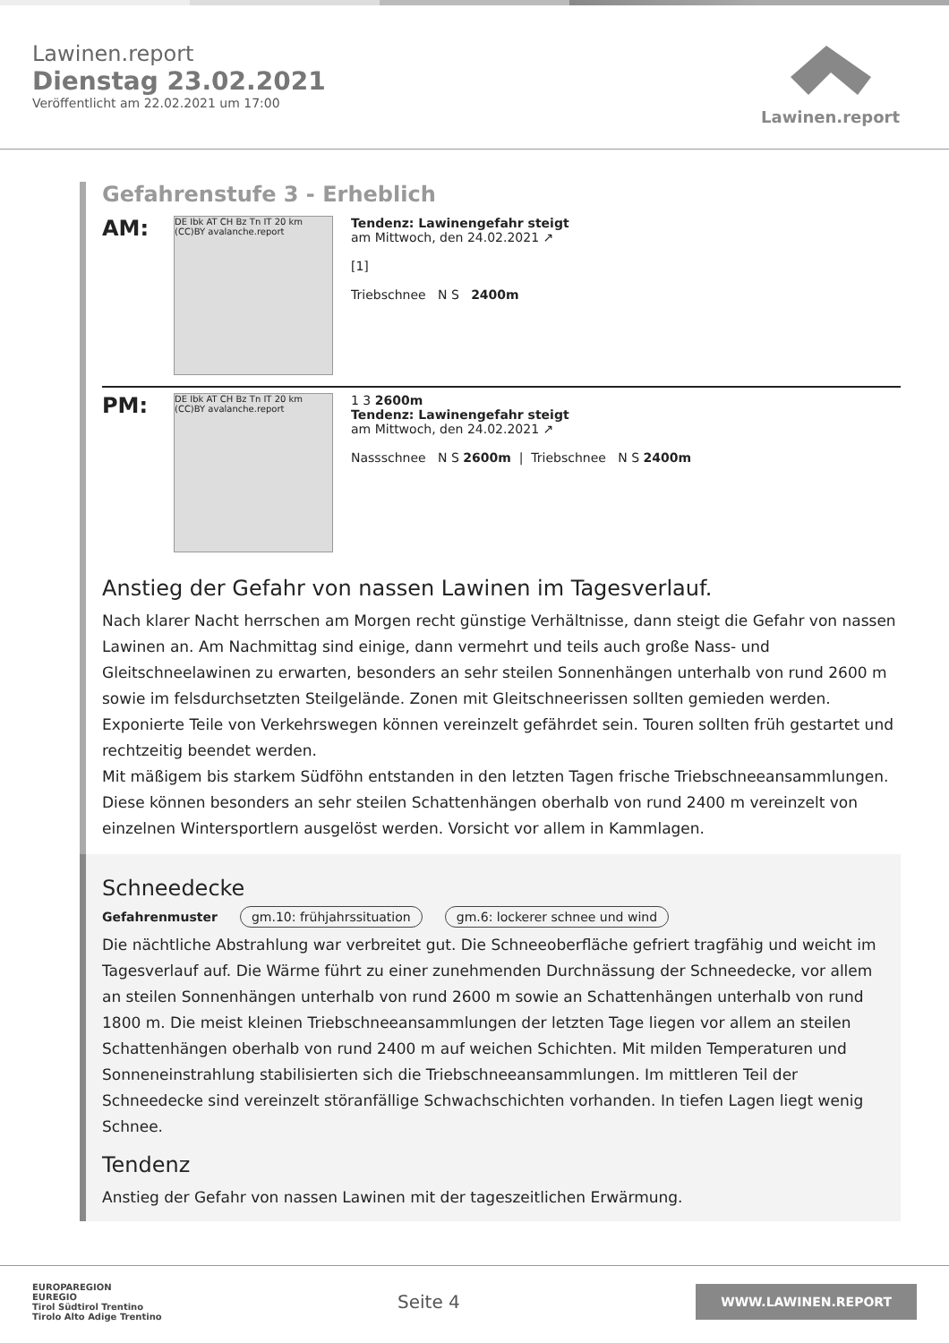Lawinen.report
Dienstag 23.02.2021
Veröffentlicht am 22.02.2021 um 17:00
Lawinen.report
Gefahrenstufe 3 - Erheblich
AM:
DE Ibk AT CH Bz Tn IT 20 km (CC)BY avalanche.report
Tendenz: Lawinengefahr steigt
am Mittwoch, den 24.02.2021 ↗
[1]
Triebschnee N S 2400m
PM:
DE Ibk AT CH Bz Tn IT 20 km (CC)BY avalanche.report
1 3 2600m
Tendenz: Lawinengefahr steigt
am Mittwoch, den 24.02.2021 ↗
Nassschnee N S 2600m | Triebschnee N S 2400m
Anstieg der Gefahr von nassen Lawinen im Tagesverlauf.
Nach klarer Nacht herrschen am Morgen recht günstige Verhältnisse, dann steigt die Gefahr von nassen Lawinen an. Am Nachmittag sind einige, dann vermehrt und teils auch große Nass- und Gleitschneelawinen zu erwarten, besonders an sehr steilen Sonnenhängen unterhalb von rund 2600 m sowie im felsdurchsetzten Steilgelände. Zonen mit Gleitschneerissen sollten gemieden werden. Exponierte Teile von Verkehrswegen können vereinzelt gefährdet sein. Touren sollten früh gestartet und rechtzeitig beendet werden.
Mit mäßigem bis starkem Südföhn entstanden in den letzten Tagen frische Triebschneeansammlungen. Diese können besonders an sehr steilen Schattenhängen oberhalb von rund 2400 m vereinzelt von einzelnen Wintersportlern ausgelöst werden. Vorsicht vor allem in Kammlagen.
Schneedecke
Gefahrenmuster gm.10: frühjahrssituation gm.6: lockerer schnee und wind
Die nächtliche Abstrahlung war verbreitet gut. Die Schneeoberfläche gefriert tragfähig und weicht im Tagesverlauf auf. Die Wärme führt zu einer zunehmenden Durchnässung der Schneedecke, vor allem an steilen Sonnenhängen unterhalb von rund 2600 m sowie an Schattenhängen unterhalb von rund 1800 m. Die meist kleinen Triebschneeansammlungen der letzten Tage liegen vor allem an steilen Schattenhängen oberhalb von rund 2400 m auf weichen Schichten. Mit milden Temperaturen und Sonneneinstrahlung stabilisierten sich die Triebschneeansammlungen. Im mittleren Teil der Schneedecke sind vereinzelt störanfällige Schwachschichten vorhanden. In tiefen Lagen liegt wenig Schnee.
Tendenz
Anstieg der Gefahr von nassen Lawinen mit der tageszeitlichen Erwärmung.
EUROPAREGION
EUREGIO
Tirol Südtirol Trentino
Tirolo Alto Adige Trentino
Seite 4
WWW.LAWINEN.REPORT